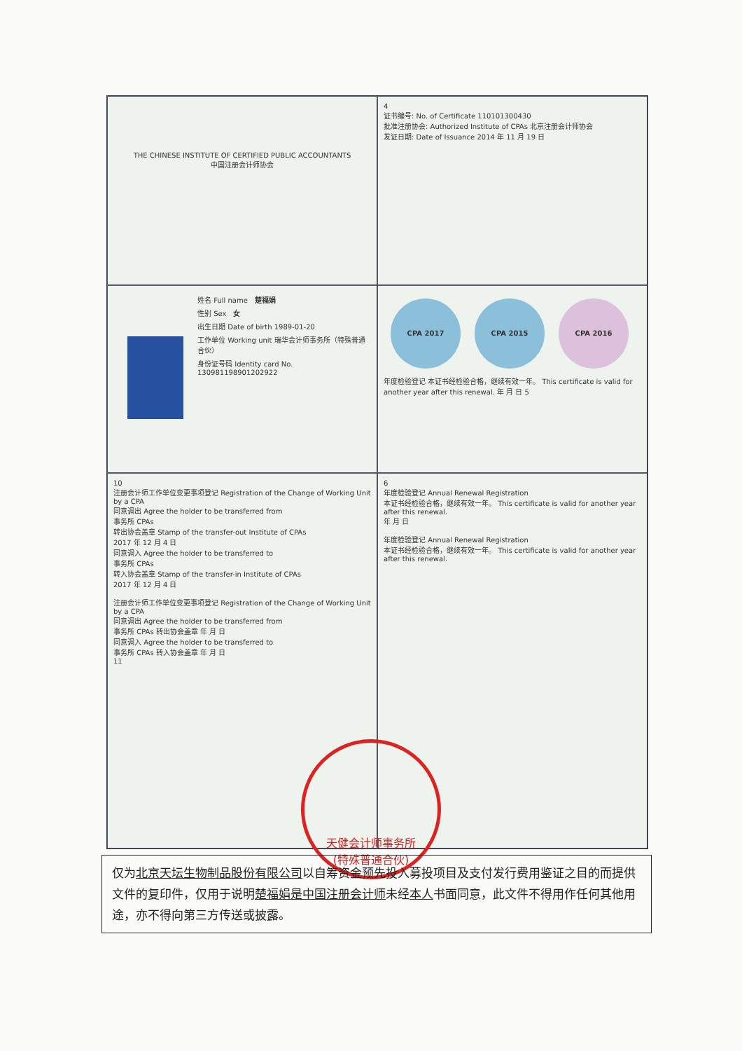THE CHINESE INSTITUTE OF CERTIFIED PUBLIC ACCOUNTANTS
中国注册会计师协会
4
证书编号: No. of Certificate 110101300430
批准注册协会: Authorized Institute of CPAs 北京注册会计师协会
发证日期: Date of Issuance 2014 年 11 月 19 日
姓名 Full name 楚福娟
性别 Sex 女
出生日期 Date of birth 1989-01-20
工作单位 Working unit 瑞华会计师事务所（特殊普通合伙）
身份证号码 Identity card No. 130981198901202922
CPA 2017 CPA 2015 CPA 2016
年度检验登记 本证书经检验合格，继续有效一年。 This certificate is valid for another year after this renewal. 年 月 日 5
10
注册会计师工作单位变更事项登记 Registration of the Change of Working Unit by a CPA
同意调出 Agree the holder to be transferred from
事务所 CPAs
转出协会盖章 Stamp of the transfer-out Institute of CPAs
2017 年 12 月 4 日
同意调入 Agree the holder to be transferred to
事务所 CPAs
转入协会盖章 Stamp of the transfer-in Institute of CPAs
2017 年 12 月 4 日
注册会计师工作单位变更事项登记 Registration of the Change of Working Unit by a CPA
同意调出 Agree the holder to be transferred from
事务所 CPAs 转出协会盖章 年 月 日
同意调入 Agree the holder to be transferred to
事务所 CPAs 转入协会盖章 年 月 日
11
6
年度检验登记 Annual Renewal Registration
本证书经检验合格，继续有效一年。 This certificate is valid for another year after this renewal.
年 月 日
年度检验登记 Annual Renewal Registration
本证书经检验合格，继续有效一年。 This certificate is valid for another year after this renewal.
天健会计师事务所
(特殊普通合伙)
仅为北京天坛生物制品股份有限公司以自筹资金预先投入募投项目及支付发行费用鉴证之目的而提供文件的复印件，仅用于说明楚福娟是中国注册会计师未经本人书面同意，此文件不得用作任何其他用途，亦不得向第三方传送或披露。